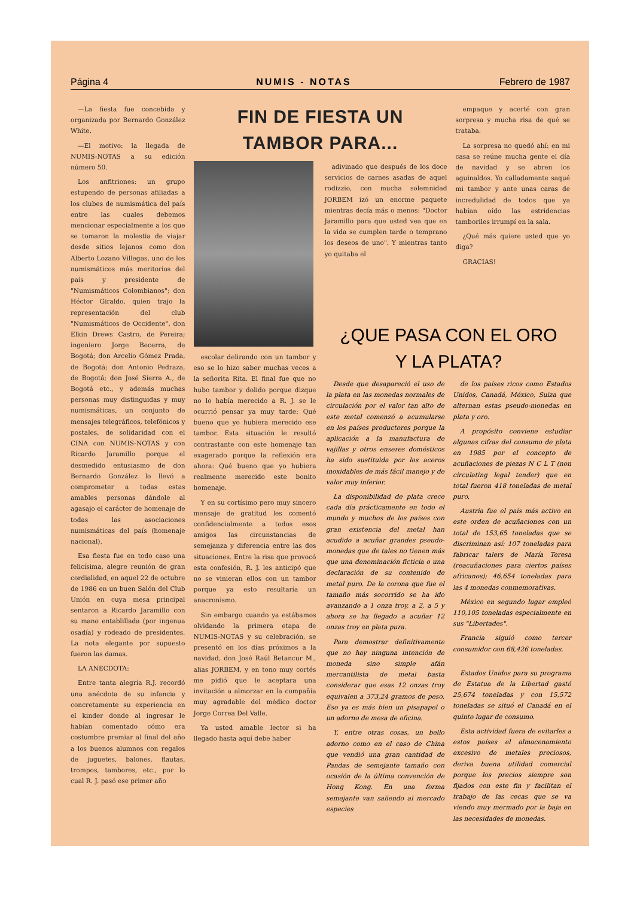Página 4 NUMIS - NOTAS Febrero de 1987
—La fiesta fue concebida y organizada por Bernardo González White.
—El motivo: la llegada de NUMIS-NOTAS a su edición número 50.
Los anfitriones: un grupo estupendo de personas afiliadas a los clubes de numismática del país entre las cuales debemos mencionar especialmente a los que se tomaron la molestia de viajar desde sitios lejanos como don Alberto Lozano Villegas, uno de los numismáticos más meritorios del país y presidente de "Numismáticos Colombianos"; don Héctor Giraldo, quien trajo la representación del club "Numismáticos de Occidente", don Elkin Drews Castro, de Pereira; ingeniero Jorge Becerra, de Bogotá; don Arcelio Gómez Prada, de Bogotá; don Antonio Pedraza, de Bogotá; don José Sierra A., de Bogotá etc., y además muchas personas muy distinguidas y muy numismáticas, un conjunto de mensajes telegráficos, telefónicos y postales, de solidaridad con el CINA con NUMIS-NOTAS y con Ricardo Jaramillo porque el desmedido entusiasmo de don Bernardo González lo llevó a comprometer a todas estas amables personas dándole al agasajo el carácter de homenaje de todas las asociaciones numismáticas del país (homenaje nacional).
Esa fiesta fue en todo caso una felicísima, alegre reunión de gran cordialidad, en aquel 22 de octubre de 1986 en un buen Salón del Club Unión en cuya mesa principal sentaron a Ricardo Jaramillo con su mano entablillada (por ingenua osadía) y rodeado de presidentes. La nota elegante por supuesto fueron las damas.
LA ANECDOTA:
Entre tanta alegría R.J. recordó una anécdota de su infancia y concretamente su experiencia en el kinder donde al ingresar le habían comentado cómo era costumbre premiar al final del año a los buenos alumnos con regalos de juguetes, balones, flautas, trompos, tambores, etc., por lo cual R. J. pasó ese primer año
FIN DE FIESTA UN
TAMBOR PARA...
escolar delirando con un tambor y eso se lo hizo saber muchas veces a la señorita Rita. El final fue que no hubo tambor y dolido porque dizque no lo había merecido a R. J. se le ocurrió pensar ya muy tarde: Qué bueno que yo hubiera merecido ese tambor. Esta situación le resultó contrastante con este homenaje tan exagerado porque la reflexión era ahora: Qué bueno que yo hubiera realmente merecido este bonito homenaje.
Y en su cortísimo pero muy sincero mensaje de gratitud les comentó confidencialmente a todos esos amigos las circunstancias de semejanza y diferencia entre las dos situaciones. Entre la risa que provocó esta confesión, R. J. les anticipó que no se vinieran ellos con un tambor porque ya esto resultaría un anacronismo.
Sin embargo cuando ya estábamos olvidando la primera etapa de NUMIS-NOTAS y su celebración, se presentó en los días próximos a la navidad, don José Raúl Betancur M., alias JORBEM, y en tono muy cortés me pidió que le aceptara una invitación a almorzar en la compañía muy agradable del médico doctor Jorge Correa Del Valle.
Ya usted amable lector si ha llegado hasta aquí debe haber
adivinado que después de los doce servicios de carnes asadas de aquel rodizzio, con mucha solemnidad JORBEM izó un enorme paquete mientras decía más o menos: "Doctor Jaramillo para que usted vea que en la vida se cumplen tarde o temprano los deseos de uno". Y mientras tanto yo quitaba el
empaque y acerté con gran sorpresa y mucha risa de qué se trataba.
La sorpresa no quedó ahí: en mi casa se reúne mucha gente el día de navidad y se abren los aguinaldos. Yo calladamente saqué mi tambor y ante unas caras de incredulidad de todos que ya habían oído las estridencias tamboriles irrumpí en la sala.
¿Qué más quiere usted que yo diga?
GRACIAS!
¿QUE PASA CON EL ORO
Y LA PLATA?
Desde que desapareció el uso de la plata en las monedas normales de circulación por el valor tan alto de este metal comenzó a acumularse en los países productores porque la aplicación a la manufactura de vajillas y otros enseres domésticos ha sido sustituida por los aceros inoxidables de más fácil manejo y de valor muy inferior.
La disponibilidad de plata crece cada día prácticamente en todo el mundo y muchos de los países con gran existencia del metal han acudido a acuñar grandes pseudo-monedas que de tales no tienen más que una denominación ficticia o una declaración de su contenido de metal puro. De la corona que fue el tamaño más socorrido se ha ido avanzando a 1 onza troy, a 2, a 5 y ahora se ha llegado a acuñar 12 onzas troy en plata pura.
Para demostrar definitivamente que no hay ninguna intención de moneda sino simple afán mercantilista de metal basta considerar que esas 12 onzas troy equivalen a 373,24 gramos de peso. Eso ya es más bien un pisapapel o un adorno de mesa de oficina.
Y, entre otras cosas, un bello adorno como en el caso de China que vendió una gran cantidad de Pandas de semejante tamaño con ocasión de la última convención de Hong Kong. En una forma semejante van saliendo al mercado especies
de los países ricos como Estados Unidos, Canadá, México, Suiza que alternan estas pseudo-monedas en plata y oro.
A propósito conviene estudiar algunas cifras del consumo de plata en 1985 por el concepto de acuñaciones de piezas N C L T (non circulating legal tender) que en total fueron 418 toneladas de metal puro.
Austria fue el país más activo en este orden de acuñaciones con un total de 153,65 toneladas que se discriminan así: 107 toneladas para fabricar talers de María Teresa (reacuñaciones para ciertos países africanos); 46,654 toneladas para las 4 monedas conmemorativas.
México en segundo lugar empleó 110,105 toneladas especialmente en sus "Libertades".
Francia siguió como tercer consumidor con 68,426 toneladas.
Estados Unidos para su programa de Estatua de la Libertad gastó 25,674 toneladas y con 15,572 toneladas se situó el Canadá en el quinto lugar de consumo.
Esta actividad fuera de evitarles a estos países el almacenamiento excesivo de metales preciosos, deriva buena utilidad comercial porque los precios siempre son fijados con este fin y facilitan el trabajo de las cecas que se va viendo muy mermado por la baja en las necesidades de monedas.